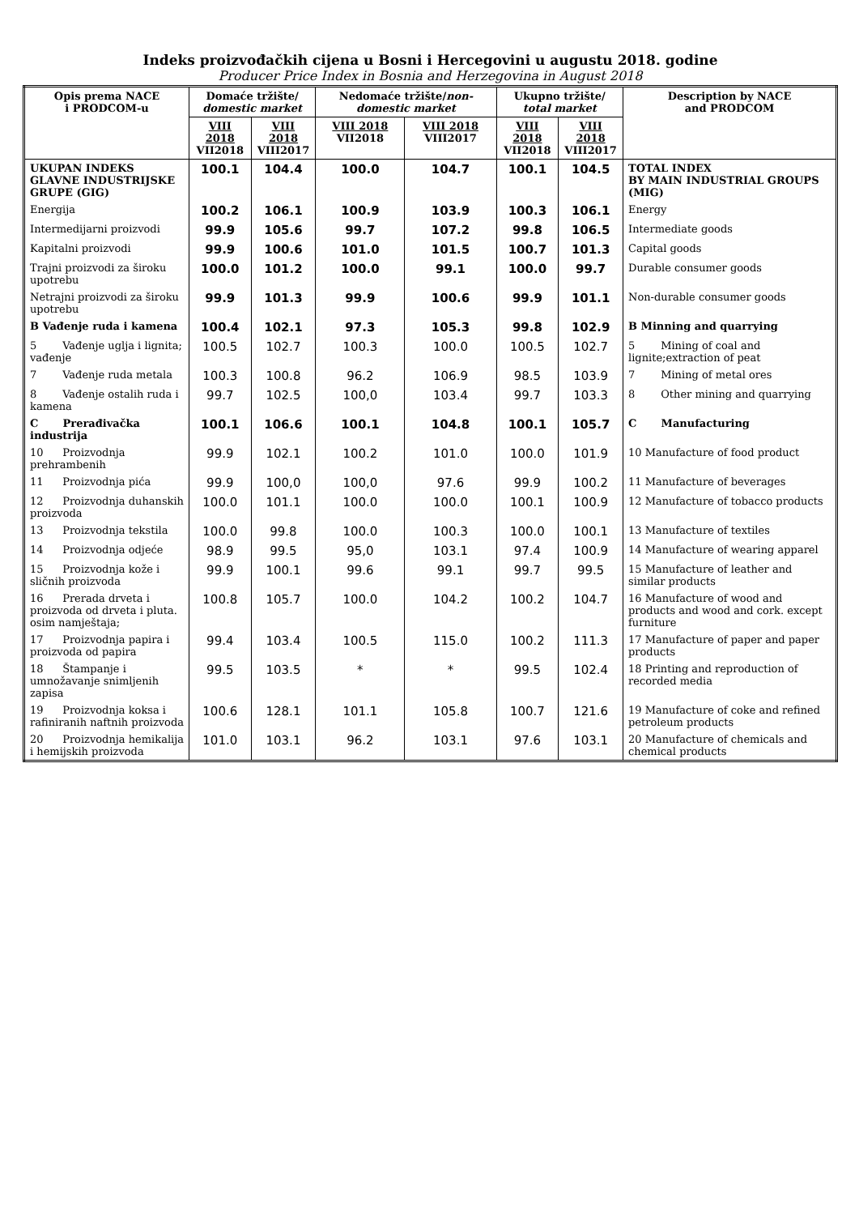Indeks proizvođačkih cijena u Bosni i Hercegovini u augustu 2018. godine
Producer Price Index in Bosnia and Herzegovina in August 2018
| Opis prema NACE i PRODCOM-u | Domaće tržište/ domestic market | | Nedomaće tržište/ non-domestic market | | Ukupno tržište/ total market | | Description by NACE and PRODCOM |
| --- | --- | --- | --- | --- | --- | --- | --- |
| | VIII 2018 VII2018 | VIII 2018 VIII2017 | VIII 2018 VII2018 | VIII 2018 VIII2017 | VIII 2018 VII2018 | VIII 2018 VIII2017 | |
| UKUPAN INDEKS GLAVNE INDUSTRIJSKE GRUPE (GIG) | 100.1 | 104.4 | 100.0 | 104.7 | 100.1 | 104.5 | TOTAL INDEX BY MAIN INDUSTRIAL GROUPS (MIG) |
| Energija | 100.2 | 106.1 | 100.9 | 103.9 | 100.3 | 106.1 | Energy |
| Intermedijarni proizvodi | 99.9 | 105.6 | 99.7 | 107.2 | 99.8 | 106.5 | Intermediate goods |
| Kapitalni proizvodi | 99.9 | 100.6 | 101.0 | 101.5 | 100.7 | 101.3 | Capital goods |
| Trajni proizvodi za široku upotrebu | 100.0 | 101.2 | 100.0 | 99.1 | 100.0 | 99.7 | Durable consumer goods |
| Netrajni proizvodi za široku upotrebu | 99.9 | 101.3 | 99.9 | 100.6 | 99.9 | 101.1 | Non-durable consumer goods |
| B Vađenje ruda i kamena | 100.4 | 102.1 | 97.3 | 105.3 | 99.8 | 102.9 | B Minning and quarrying |
| 5 Vađenje uglja i lignita; vađenje | 100.5 | 102.7 | 100.3 | 100.0 | 100.5 | 102.7 | 5 Mining of coal and lignite;extraction of peat |
| 7 Vađenje ruda metala | 100.3 | 100.8 | 96.2 | 106.9 | 98.5 | 103.9 | 7 Mining of metal ores |
| 8 Vađenje ostalih ruda i kamena | 99.7 | 102.5 | 100,0 | 103.4 | 99.7 | 103.3 | 8 Other mining and quarrying |
| C Prerađivačka industrija | 100.1 | 106.6 | 100.1 | 104.8 | 100.1 | 105.7 | C Manufacturing |
| 10 Proizvodnja prehrambenih | 99.9 | 102.1 | 100.2 | 101.0 | 100.0 | 101.9 | 10 Manufacture of food product |
| 11 Proizvodnja pića | 99.9 | 100,0 | 100,0 | 97.6 | 99.9 | 100.2 | 11 Manufacture of beverages |
| 12 Proizvodnja duhanskih proizvoda | 100.0 | 101.1 | 100.0 | 100.0 | 100.1 | 100.9 | 12 Manufacture of tobacco products |
| 13 Proizvodnja tekstila | 100.0 | 99.8 | 100.0 | 100.3 | 100.0 | 100.1 | 13 Manufacture of textiles |
| 14 Proizvodnja odjeće | 98.9 | 99.5 | 95,0 | 103.1 | 97.4 | 100.9 | 14 Manufacture of wearing apparel |
| 15 Proizvodnja kože i sličnih proizvoda | 99.9 | 100.1 | 99.6 | 99.1 | 99.7 | 99.5 | 15 Manufacture of leather and similar products |
| 16 Prerada drveta i proizvoda od drveta i pluta. osim namještaja; | 100.8 | 105.7 | 100.0 | 104.2 | 100.2 | 104.7 | 16 Manufacture of wood and products and wood and cork. except furniture |
| 17 Proizvodnja papira i proizvoda od papira | 99.4 | 103.4 | 100.5 | 115.0 | 100.2 | 111.3 | 17 Manufacture of paper and paper products |
| 18 Štampanje i umnožavanje snimljenih zapisa | 99.5 | 103.5 | * | * | 99.5 | 102.4 | 18 Printing and reproduction of recorded media |
| 19 Proizvodnja koksa i rafiniranih naftnih proizvoda | 100.6 | 128.1 | 101.1 | 105.8 | 100.7 | 121.6 | 19 Manufacture of coke and refined petroleum products |
| 20 Proizvodnja hemikalija i hemijskih proizvoda | 101.0 | 103.1 | 96.2 | 103.1 | 97.6 | 103.1 | 20 Manufacture of chemicals and chemical products |